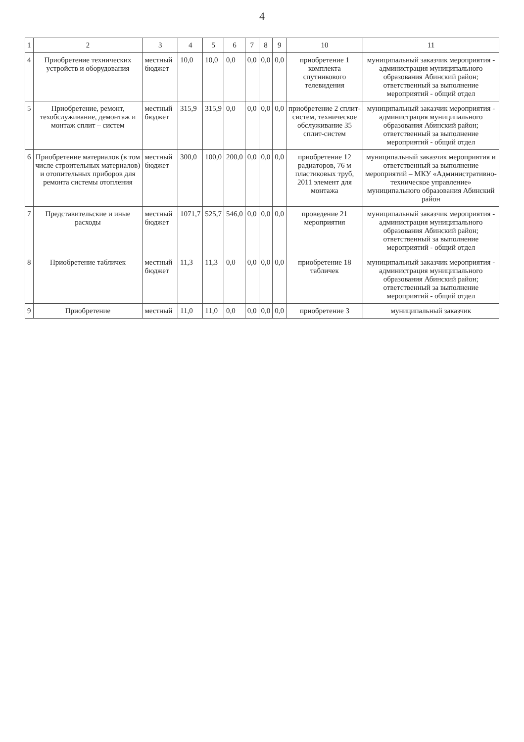4
| 1 | 2 | 3 | 4 | 5 | 6 | 7 | 8 | 9 | 10 | 11 |
| --- | --- | --- | --- | --- | --- | --- | --- | --- | --- | --- |
| 4 | Приобретение технических устройств и оборудования | местный бюджет | 10,0 | 10,0 | 0,0 | 0,0 | 0,0 | 0,0 | приобретение 1 комплекта спутникового телевидения | муниципальный заказчик мероприятия - администрация муниципального образования Абинский район; ответственный за выполнение мероприятий - общий отдел |
| 5 | Приобретение, ремонт, техобслуживание, демонтаж и монтаж сплит – систем | местный бюджет | 315,9 | 315,9 | 0,0 | 0,0 | 0,0 | 0,0 | приобретение 2 сплит-систем, техническое обслуживание 35 сплит-систем | муниципальный заказчик мероприятия - администрация муниципального образования Абинский район; ответственный за выполнение мероприятий - общий отдел |
| 6 | Приобретение материалов (в том числе строительных материалов) и отопительных приборов для ремонта системы отопления | местный бюджет | 300,0 | 100,0 | 200,0 | 0,0 | 0,0 | 0,0 | приобретение 12 радиаторов, 76 м пластиковых труб, 2011 элемент для монтажа | муниципальный заказчик мероприятия и ответственный за выполнение мероприятий – МКУ «Административно-техническое управление» муниципального образования Абинский район |
| 7 | Представительские и иные расходы | местный бюджет | 1071,7 | 525,7 | 546,0 | 0,0 | 0,0 | 0,0 | проведение 21 мероприятия | муниципальный заказчик мероприятия - администрация муниципального образования Абинский район; ответственный за выполнение мероприятий - общий отдел |
| 8 | Приобретение табличек | местный бюджет | 11,3 | 11,3 | 0,0 | 0,0 | 0,0 | 0,0 | приобретение 18 табличек | муниципальный заказчик мероприятия - администрация муниципального образования Абинский район; ответственный за выполнение мероприятий - общий отдел |
| 9 | Приобретение | местный | 11,0 | 11,0 | 0,0 | 0,0 | 0,0 | 0,0 | приобретение 3 | муниципальный заказчик |